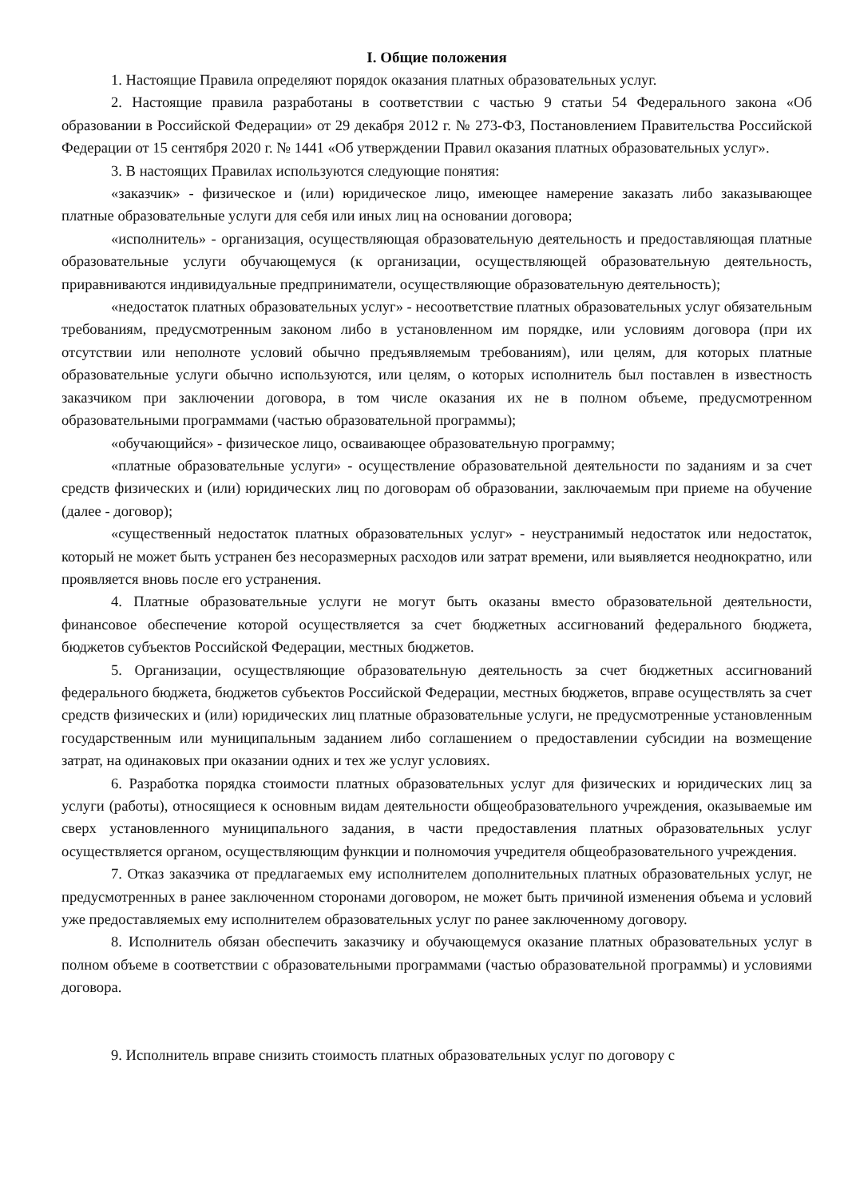I. Общие положения
1. Настоящие Правила определяют порядок оказания платных образовательных услуг.
2. Настоящие правила разработаны в соответствии с частью 9 статьи 54 Федерального закона «Об образовании в Российской Федерации» от 29 декабря 2012 г. № 273-ФЗ, Постановлением Правительства Российской Федерации от 15 сентября 2020 г. № 1441 «Об утверждении Правил оказания платных образовательных услуг».
3. В настоящих Правилах используются следующие понятия:
«заказчик» - физическое и (или) юридическое лицо, имеющее намерение заказать либо заказывающее платные образовательные услуги для себя или иных лиц на основании договора;
«исполнитель» - организация, осуществляющая образовательную деятельность и предоставляющая платные образовательные услуги обучающемуся (к организации, осуществляющей образовательную деятельность, приравниваются индивидуальные предприниматели, осуществляющие образовательную деятельность);
«недостаток платных образовательных услуг» - несоответствие платных образовательных услуг обязательным требованиям, предусмотренным законом либо в установленном им порядке, или условиям договора (при их отсутствии или неполноте условий обычно предъявляемым требованиям), или целям, для которых платные образовательные услуги обычно используются, или целям, о которых исполнитель был поставлен в известность заказчиком при заключении договора, в том числе оказания их не в полном объеме, предусмотренном образовательными программами (частью образовательной программы);
«обучающийся» - физическое лицо, осваивающее образовательную программу;
«платные образовательные услуги» - осуществление образовательной деятельности по заданиям и за счет средств физических и (или) юридических лиц по договорам об образовании, заключаемым при приеме на обучение (далее - договор);
«существенный недостаток платных образовательных услуг» - неустранимый недостаток или недостаток, который не может быть устранен без несоразмерных расходов или затрат времени, или выявляется неоднократно, или проявляется вновь после его устранения.
4. Платные образовательные услуги не могут быть оказаны вместо образовательной деятельности, финансовое обеспечение которой осуществляется за счет бюджетных ассигнований федерального бюджета, бюджетов субъектов Российской Федерации, местных бюджетов.
5. Организации, осуществляющие образовательную деятельность за счет бюджетных ассигнований федерального бюджета, бюджетов субъектов Российской Федерации, местных бюджетов, вправе осуществлять за счет средств физических и (или) юридических лиц платные образовательные услуги, не предусмотренные установленным государственным или муниципальным заданием либо соглашением о предоставлении субсидии на возмещение затрат, на одинаковых при оказании одних и тех же услуг условиях.
6. Разработка порядка стоимости платных образовательных услуг для физических и юридических лиц за услуги (работы), относящиеся к основным видам деятельности общеобразовательного учреждения, оказываемые им сверх установленного муниципального задания, в части предоставления платных образовательных услуг осуществляется органом, осуществляющим функции и полномочия учредителя общеобразовательного учреждения.
7. Отказ заказчика от предлагаемых ему исполнителем дополнительных платных образовательных услуг, не предусмотренных в ранее заключенном сторонами договором, не может быть причиной изменения объема и условий уже предоставляемых ему исполнителем образовательных услуг по ранее заключенному договору.
8. Исполнитель обязан обеспечить заказчику и обучающемуся оказание платных образовательных услуг в полном объеме в соответствии с образовательными программами (частью образовательной программы) и условиями договора.
9. Исполнитель вправе снизить стоимость платных образовательных услуг по договору с